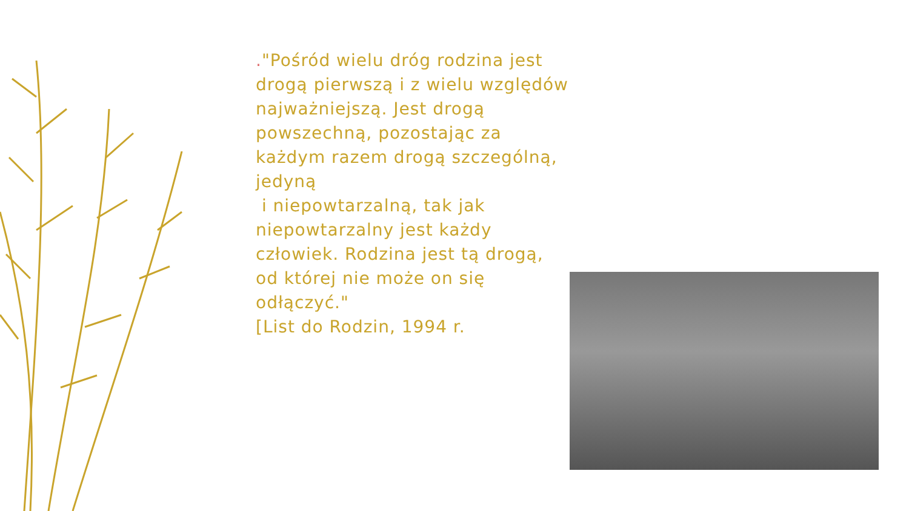."Pośród wielu dróg rodzina jest drogą pierwszą i z wielu względów najważniejszą. Jest drogą powszechną, pozostając za każdym razem drogą szczególną, jedyną
i niepowtarzalną, tak jak niepowtarzalny jest każdy człowiek. Rodzina jest tą drogą, od której nie może on się odłączyć."
[List do Rodzin, 1994 r.